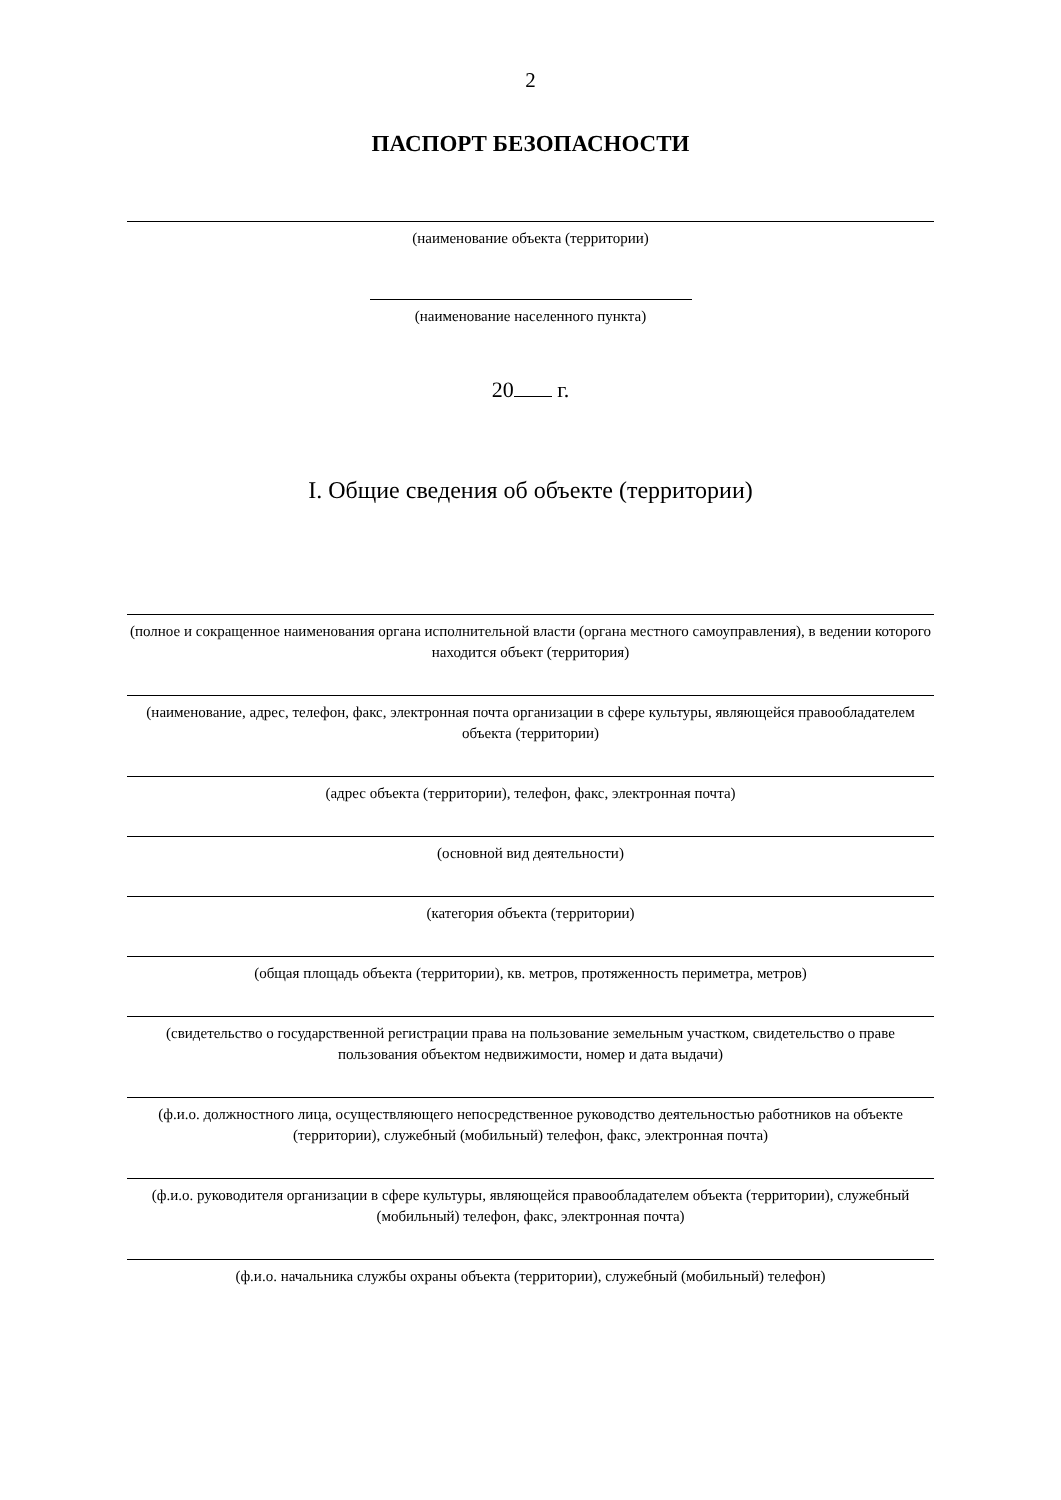2
ПАСПОРТ БЕЗОПАСНОСТИ
(наименование объекта (территории)
(наименование населенного пункта)
20 г.
I. Общие сведения об объекте (территории)
(полное и сокращенное наименования органа исполнительной власти (органа местного самоуправления), в ведении которого находится объект (территория)
(наименование, адрес, телефон, факс, электронная почта организации в сфере культуры, являющейся правообладателем объекта (территории)
(адрес объекта (территории), телефон, факс, электронная почта)
(основной вид деятельности)
(категория объекта (территории)
(общая площадь объекта (территории), кв. метров, протяженность периметра, метров)
(свидетельство о государственной регистрации права на пользование земельным участком, свидетельство о праве пользования объектом недвижимости, номер и дата выдачи)
(ф.и.о. должностного лица, осуществляющего непосредственное руководство деятельностью работников на объекте (территории), служебный (мобильный) телефон, факс, электронная почта)
(ф.и.о. руководителя организации в сфере культуры, являющейся правообладателем объекта (территории), служебный (мобильный) телефон, факс, электронная почта)
(ф.и.о. начальника службы охраны объекта (территории), служебный (мобильный) телефон)